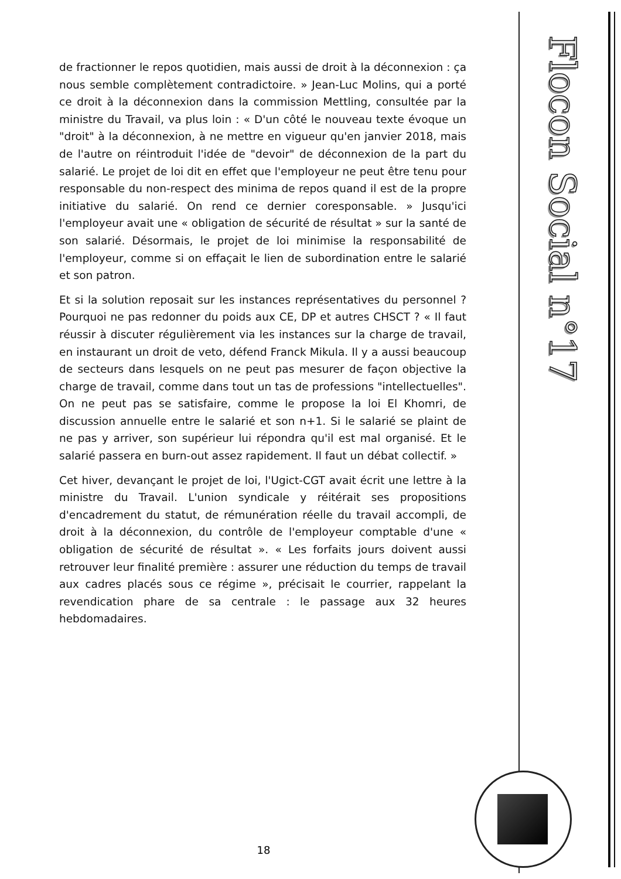Flocon Social n°17
de fractionner le repos quotidien, mais aussi de droit à la déconnexion : ça nous semble complètement contradictoire. » Jean-Luc Molins, qui a porté ce droit à la déconnexion dans la commission Mettling, consultée par la ministre du Travail, va plus loin : « D'un côté le nouveau texte évoque un "droit" à la déconnexion, à ne mettre en vigueur qu'en janvier 2018, mais de l'autre on réintroduit l'idée de "devoir" de déconnexion de la part du salarié. Le projet de loi dit en effet que l'employeur ne peut être tenu pour responsable du non-respect des minima de repos quand il est de la propre initiative du salarié. On rend ce dernier coresponsable. » Jusqu'ici l'employeur avait une « obligation de sécurité de résultat » sur la santé de son salarié. Désormais, le projet de loi minimise la responsabilité de l'employeur, comme si on effaçait le lien de subordination entre le salarié et son patron.
Et si la solution reposait sur les instances représentatives du personnel ? Pourquoi ne pas redonner du poids aux CE, DP et autres CHSCT ? « Il faut réussir à discuter régulièrement via les instances sur la charge de travail, en instaurant un droit de veto, défend Franck Mikula. Il y a aussi beaucoup de secteurs dans lesquels on ne peut pas mesurer de façon objective la charge de travail, comme dans tout un tas de professions "intellectuelles". On ne peut pas se satisfaire, comme le propose la loi El Khomri, de discussion annuelle entre le salarié et son n+1. Si le salarié se plaint de ne pas y arriver, son supérieur lui répondra qu'il est mal organisé. Et le salarié passera en burn-out assez rapidement. Il faut un débat collectif. »
Cet hiver, devançant le projet de loi, l'Ugict-CGT avait écrit une lettre à la ministre du Travail. L'union syndicale y réitérait ses propositions d'encadrement du statut, de rémunération réelle du travail accompli, de droit à la déconnexion, du contrôle de l'employeur comptable d'une « obligation de sécurité de résultat ». « Les forfaits jours doivent aussi retrouver leur finalité première : assurer une réduction du temps de travail aux cadres placés sous ce régime », précisait le courrier, rappelant la revendication phare de sa centrale : le passage aux 32 heures hebdomadaires.
18